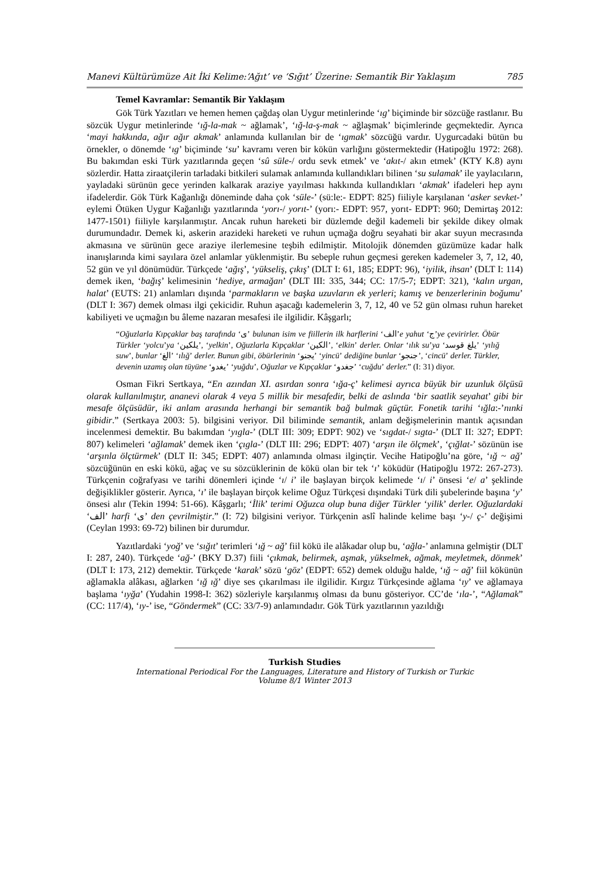Manevi Kültürümüze Ait İki Kelime:‘Ağıt’ ve ‘Sığıt’ Üzerine: Semantik Bir Yaklaşım 785
Temel Kavramlar: Semantik Bir Yaklaşım
Gök Türk Yazıtları ve hemen hemen çağdaş olan Uygur metinlerinde ‘ıg’ biçiminde bir sözcüğe rastlanır. Bu sözcük Uygur metinlerinde ‘ığ-la-mak ~ ağlamak’, ‘ığ-la-ş-mak ~ ağlaşmak’ biçimlerinde geçmektedir. Ayrıca ‘mayi hakkında, ağır ağır akmak’ anlamında kullanılan bir de ‘ıgmak’ sözcüğü vardır. Uygurcadaki bütün bu örnekler, o dönemde ‘ıg’ biçiminde ‘su’ kavramı veren bir kökün varlığını göstermektedir (Hatipoğlu 1972: 268). Bu bakımdan eski Türk yazıtlarında geçen ‘sû süle-/ ordu sevk etmek’ ve ‘akıt-/ akın etmek’ (KTY K.8) aynı sözlerdir. Hatta ziraatçilerin tarladaki bitkileri sulamak anlamında kullandıkları bilinen ‘su sulamak’ ile yaylacıların, yayladaki sürünün gece yerinden kalkarak araziye yayılması hakkında kullandıkları ‘akmak’ ifadeleri hep aynı ifadelerdir. Gök Türk Kağanlığı döneminde daha çok ‘süle-’ (sü:le:- EDPT: 825) fiiliyle karşılanan ‘asker sevket-’ eylemi Ötüken Uygur Kağanlığı yazıtlarında ‘yorı-/ yorıt-’ (yorı:- EDPT: 957, yorıt- EDPT: 960; Demirtaş 2012: 1477-1501) fiiliyle karşılanmıştır. Ancak ruhun hareketi bir düzlemde değil kademeli bir şekilde dikey olmak durumundadır. Demek ki, askerin arazideki hareketi ve ruhun uçmağa doğru seyahati bir akar suyun mecrasında akmasına ve sürünün gece araziye ilerlemesine teşbih edilmiştir. Mitolojik dönemden güzümüze kadar halk inanışlarında kimi sayılara özel anlamlar yüklenmiştir. Bu sebeple ruhun geçmesi gereken kademeler 3, 7, 12, 40, 52 gün ve yıl dönümüdür. Türkçede ‘ağış’, ‘yükseliş, çıkış’ (DLT I: 61, 185; EDPT: 96), ‘iyilik, ihsan’ (DLT I: 114) demek iken, ‘bağış’ kelimesinin ‘hediye, armağan’ (DLT III: 335, 344; CC: 17/5-7; EDPT: 321), ‘kalın urgan, halat’ (EUTS: 21) anlamları dışında ‘parmakların ve başka uzuvların ek yerleri; kamış ve benzerlerinin boğumu’ (DLT I: 367) demek olması ilgi çekicidir. Ruhun aşacağı kademelerin 3, 7, 12, 40 ve 52 gün olması ruhun hareket kabiliyeti ve uçmağın bu âleme nazaran mesafesi ile ilgilidir. Kâşgarlı;
“Oğuzlarla Kıpçaklar baş tarafında ‘ى’ bulunan isim ve fiillerin ilk harflerini ‘الف’e yahut ‘ج’ye çevirirler. Öbür Türkler ‘yolcu’ya ‘يلكين’, ‘yelkin’, Oğuzlarla Kıpçaklar ‘الكين’, ‘elkin’ derler. Onlar ‘ılık su’ya ‘يلغ قوسد’ ‘yılığ suw’, bunlar ‘الغ’ ‘ılığ’ derler. Bunun gibi, öbürlerinin ‘يجنو’ ‘yincü’ dediğine bunlar ‘جنجو’, ‘cincü’ derler. Türkler, devenin uzamış olan tüyüne ‘يغدو’ ‘yuğdu’, Oğuzlar ve Kıpçaklar ‘جغدو’ ‘cuğdu’ derler.” (I: 31) diyor.
Osman Fikri Sertkaya, “En azından XI. asırdan sonra ‘ığa-ç’ kelimesi ayrıca büyük bir uzunluk ölçüsü olarak kullanılmıştır, ananevi olarak 4 veya 5 millik bir mesafedir, belki de aslında ‘bir saatlik seyahat’ gibi bir mesafe ölçüsüdür, iki anlam arasında herhangi bir semantik bağ bulmak güçtür. Fonetik tarihi ‘ığla:-’nınki gibidir.” (Sertkaya 2003: 5). bilgisini veriyor. Dil biliminde semantik, anlam değişmelerinin mantık açısından incelenmesi demektir. Bu bakımdan ‘yıgla-’ (DLT III: 309; EDPT: 902) ve ‘sıgdat-/ sıgta-’ (DLT II: 327; EDPT: 807) kelimeleri ‘ağlamak’ demek iken ‘çıgla-’ (DLT III: 296; EDPT: 407) ‘arşın ile ölçmek’, ‘çığlat-’ sözünün ise ‘arşınla ölçtürmek’ (DLT II: 345; EDPT: 407) anlamında olması ilginçtir. Vecihe Hatipoğlu’na göre, ‘ığ ~ ağ’ sözcüğünün en eski kökü, ağaç ve su sözcüklerinin de kökü olan bir tek ‘ı’ köküdür (Hatipoğlu 1972: 267-273). Türkçenin coğrafyası ve tarihi dönemleri içinde ‘ı/ i’ ile başlayan birçok kelimede ‘ı/ i’ önsesi ‘e/ a’ şeklinde değişiklikler gösterir. Ayrıca, ‘ı’ ile başlayan birçok kelime Oğuz Türkçesi dışındaki Türk dili şubelerinde başına ‘y’ önsesi alır (Tekin 1994: 51-66). Kâşgarlı; ‘İlik’ terimi Oğuzca olup buna diğer Türkler ‘yilik’ derler. Oğuzlardaki ‘الف’ harfi ‘ى’ den çevrilmiştir.” (I: 72) bilgisini veriyor. Türkçenin aslî halinde kelime başı ‘y-/ ç-’ değişimi (Ceylan 1993: 69-72) bilinen bir durumdur.
Yazıtlardaki ‘yoğ’ ve ‘sığıt’ terimleri ‘ığ ~ ağ’ fiil kökü ile alâkadar olup bu, ‘ağla-’ anlamına gelmiştir (DLT I: 287, 240). Türkçede ‘ağ-’ (BKY D.37) fiili ‘çıkmak, belirmek, aşmak, yükselmek, ağmak, meyletmek, dönmek’ (DLT I: 173, 212) demektir. Türkçede ‘karak’ sözü ‘göz’ (EDPT: 652) demek olduğu halde, ‘ığ ~ ağ’ fiil kökünün ağlamakla alâkası, ağlarken ‘ığ ığ’ diye ses çıkarılması ile ilgilidir. Kırgız Türkçesinde ağlama ‘ıy’ ve ağlamaya başlama ‘ıyğa’ (Yudahin 1998-I: 362) sözleriyle karşılanmış olması da bunu gösteriyor. CC’de ‘ıla-’, “Ağlamak” (CC: 117/4), ‘ıy-’ ise, “Göndermek” (CC: 33/7-9) anlamındadır. Gök Türk yazıtlarının yazıldığı
Turkish Studies
International Periodical For the Languages, Literature and History of Turkish or Turkic
Volume 8/1 Winter 2013